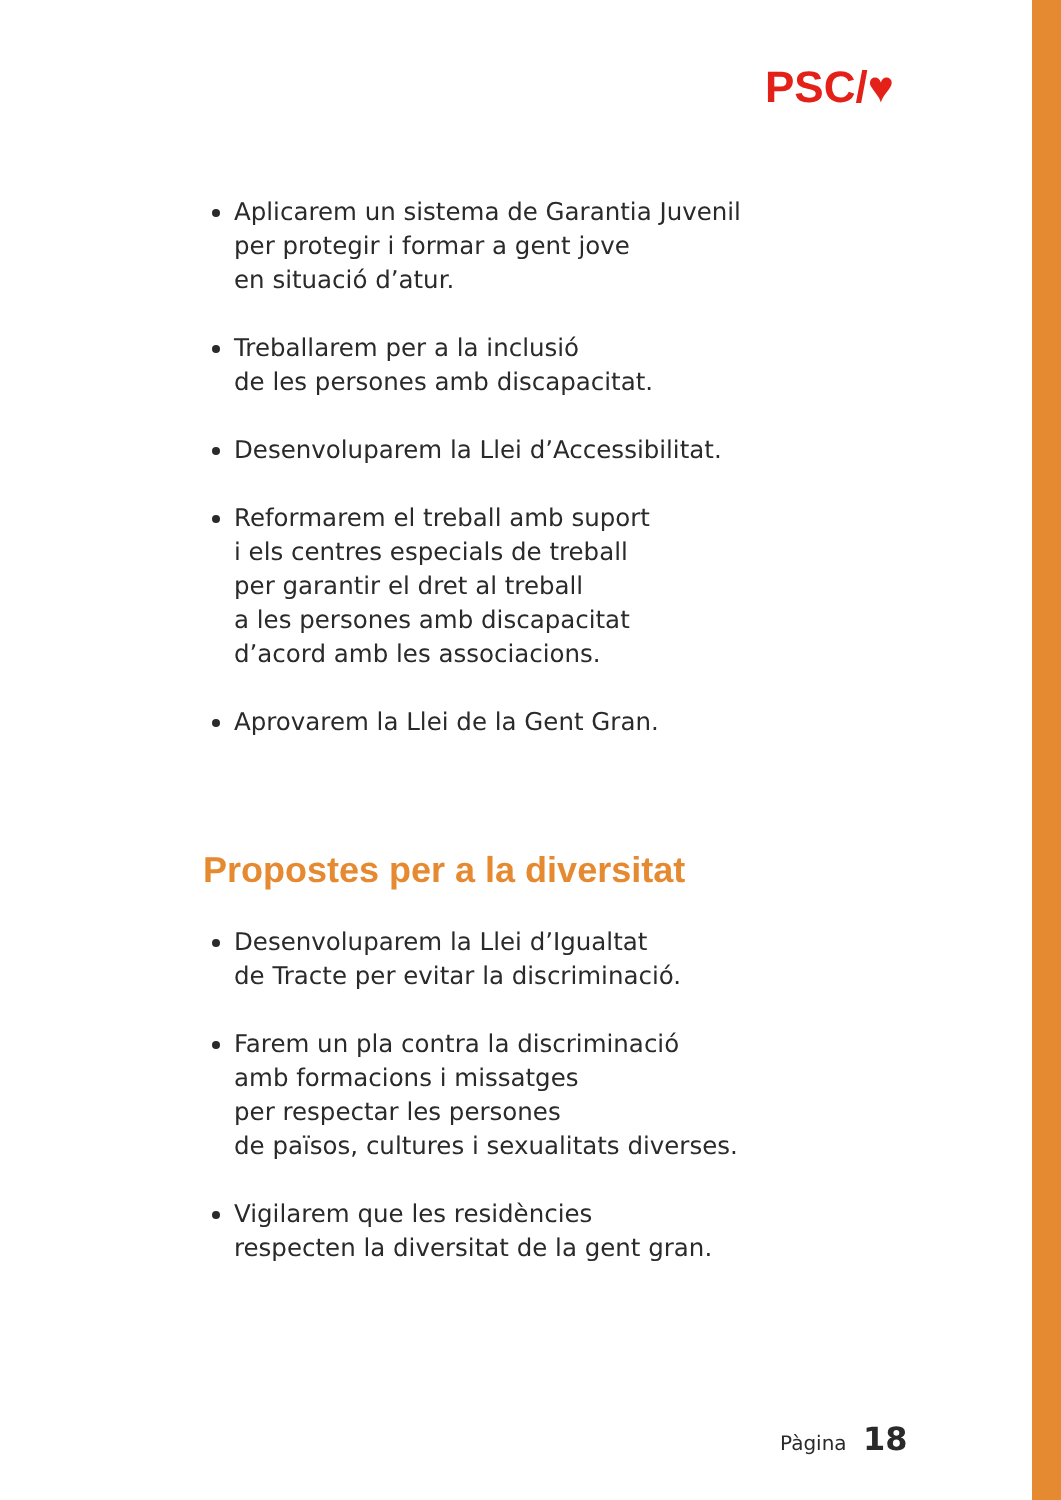PSC/♥
Aplicarem un sistema de Garantia Juvenil
per protegir i formar a gent jove
en situació d’atur.
Treballarem per a la inclusió
de les persones amb discapacitat.
Desenvoluparem la Llei d’Accessibilitat.
Reformarem el treball amb suport
i els centres especials de treball
per garantir el dret al treball
a les persones amb discapacitat
d’acord amb les associacions.
Aprovarem la Llei de la Gent Gran.
Propostes per a la diversitat
Desenvoluparem la Llei d’Igualtat
de Tracte per evitar la discriminació.
Farem un pla contra la discriminació
amb formacions i missatges
per respectar les persones
de països, cultures i sexualitats diverses.
Vigilarem que les residències
respecten la diversitat de la gent gran.
Pàgina 18